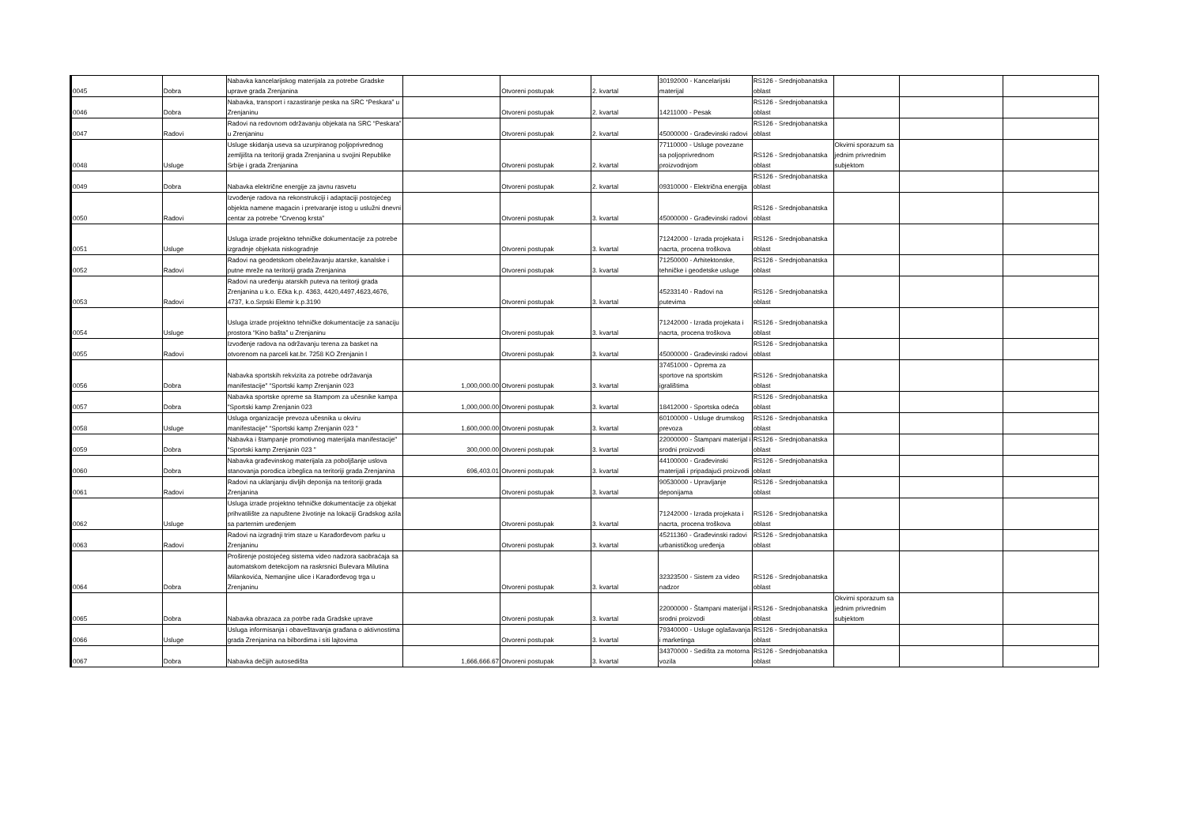| 0045 | Dobra | Nabavka kancelarijskog materijala za potrebe Gradske uprave grada Zrenjanina | | Otvoreni postupak | 2. kvartal | 30192000 - Kancelarijski materijal | RS126 - Srednjobanatska oblast | | | |
| 0046 | Dobra | Nabavka, transport i razastiranje peska na SRC “Peskara” u Zrenjaninu | | Otvoreni postupak | 2. kvartal | 14211000 - Pesak | RS126 - Srednjobanatska oblast | | | |
| 0047 | Radovi | Radovi na redovnom održavanju objekata na SRC “Peskara” u Zrenjaninu | | Otvoreni postupak | 2. kvartal | 45000000 - Građevinski radovi | RS126 - Srednjobanatska oblast | | | |
| 0048 | Usluge | Usluge skidanja useva sa uzurpiranog poljoprivrednog zemljišta na teritoriji grada Zrenjanina u svojini Republike Srbije i grada Zrenjanina | | Otvoreni postupak | 2. kvartal | 77110000 - Usluge povezane sa poljoprivrednom proizvodnjom | RS126 - Srednjobanatska oblast | Okvirni sporazum sa jednim privrednim subjektom | | |
| 0049 | Dobra | Nabavka električne energije za javnu rasvetu | | Otvoreni postupak | 2. kvartal | 09310000 - Električna energija | RS126 - Srednjobanatska oblast | | | |
| 0050 | Radovi | Izvođenje radova na rekonstrukciji i adaptaciji postojećeg objekta namene magacin i pretvaranje istog u uslužni dnevni centar za potrebe “Crvenog krsta” | | Otvoreni postupak | 3. kvartal | 45000000 - Građevinski radovi | RS126 - Srednjobanatska oblast | | | |
| 0051 | Usluge | Usluga izrade projektno tehničke dokumentacije za potrebe izgradnje objekata niskogradnje | | Otvoreni postupak | 3. kvartal | 71242000 - Izrada projekata i nacrta, procena troškova | RS126 - Srednjobanatska oblast | | | |
| 0052 | Radovi | Radovi na geodetskom obeležavanju atarske, kanalske i putne mreže na teritoriji grada Zrenjanina | | Otvoreni postupak | 3. kvartal | 71250000 - Arhitektonske, tehničke i geodetske usluge | RS126 - Srednjobanatska oblast | | | |
| 0053 | Radovi | Radovi na uređenju atarskih puteva na teritorji grada Zrenjanina u k.o. Ečka k.p. 4363, 4420,4497,4623,4676, 4737, k.o.Srpski Elemir k.p.3190 | | Otvoreni postupak | 3. kvartal | 45233140 - Radovi na putevima | RS126 - Srednjobanatska oblast | | | |
| 0054 | Usluge | Usluga izrade projektno tehničke dokumentacije za sanaciju prostora “Kino bašta” u Zrenjaninu | | Otvoreni postupak | 3. kvartal | 71242000 - Izrada projekata i nacrta, procena troškova | RS126 - Srednjobanatska oblast | | | |
| 0055 | Radovi | Izvođenje radova na održavanju terena za basket na otvorenom na parceli kat.br. 7258 KO Zrenjanin I | | Otvoreni postupak | 3. kvartal | 45000000 - Građevinski radovi | RS126 - Srednjobanatska oblast | | | |
| 0056 | Dobra | Nabavka sportskih rekvizita za potrebe održavanja manifestacije" “Sportski kamp Zrenjanin 023 | 1,000,000.00 | Otvoreni postupak | 3. kvartal | 37451000 - Oprema za sportove na sportskim igralištima | RS126 - Srednjobanatska oblast | | | |
| 0057 | Dobra | Nabavka sportske opreme sa štampom za učesnike kampa "Sportski kamp Zrenjanin 023 | 1,000,000.00 | Otvoreni postupak | 3. kvartal | 18412000 - Sportska odeća | RS126 - Srednjobanatska oblast | | | |
| 0058 | Usluge | Usluga organizacije prevoza učesnika u okviru manifestacije" “Sportski kamp Zrenjanin 023 " | 1,600,000.00 | Otvoreni postupak | 3. kvartal | 60100000 - Usluge drumskog prevoza | RS126 - Srednjobanatska oblast | | | |
| 0059 | Dobra | Nabavka i štampanje promotivnog materijala manifestacije" “Sportski kamp Zrenjanin 023 " | 300,000.00 | Otvoreni postupak | 3. kvartal | 22000000 - Štampani materijal i srodni proizvodi | RS126 - Srednjobanatska oblast | | | |
| 0060 | Dobra | Nabavka građevinskog materijala za poboljšanje uslova stanovanja porodica izbeglica na teritoriji grada Zrenjanina | 696,403.01 | Otvoreni postupak | 3. kvartal | 44100000 - Građevinski materijali i pripadajući proizvodi | RS126 - Srednjobanatska oblast | | | |
| 0061 | Radovi | Radovi na uklanjanju divljih deponija na teritoriji grada Zrenjanina | | Otvoreni postupak | 3. kvartal | 90530000 - Upravljanje deponijama | RS126 - Srednjobanatska oblast | | | |
| 0062 | Usluge | Usluga izrade projektno tehničke dokumentacije za objekat prihvatilište za napuštene životinje na lokaciji Gradskog azila sa parternim uređenjem | | Otvoreni postupak | 3. kvartal | 71242000 - Izrada projekata i nacrta, procena troškova | RS126 - Srednjobanatska oblast | | | |
| 0063 | Radovi | Radovi na izgradnji trim staze u Karađorđevom parku u Zrenjaninu | | Otvoreni postupak | 3. kvartal | 45211360 - Građevinski radovi urbanističkog uređenja | RS126 - Srednjobanatska oblast | | | |
| 0064 | Dobra | Proširenje postojećeg sistema video nadzora saobraćaja sa automatskom detekcijom na raskrsnici Bulevara Milutina Milankovića, Nemanjine ulice i Karađorđevog trga u Zrenjaninu | | Otvoreni postupak | 3. kvartal | 32323500 - Sistem za video nadzor | RS126 - Srednjobanatska oblast | | | |
| 0065 | Dobra | Nabavka obrazaca za potrbe rada Gradske uprave | | Otvoreni postupak | 3. kvartal | 22000000 - Štampani materijal i srodni proizvodi | RS126 - Srednjobanatska oblast | Okvirni sporazum sa jednim privrednim subjektom | | |
| 0066 | Usluge | Usluga informisanja i obaveštavanja građana o aktivnostima grada Zrenjanina na bilbordima i siti lajtovima | | Otvoreni postupak | 3. kvartal | 79340000 - Usluge oglašavanja i marketinga | RS126 - Srednjobanatska oblast | | | |
| 0067 | Dobra | Nabavka dečijih autosedišta | 1,666,666.67 | Otvoreni postupak | 3. kvartal | 34370000 - Sedišta za motorna vozila | RS126 - Srednjobanatska oblast | | | |